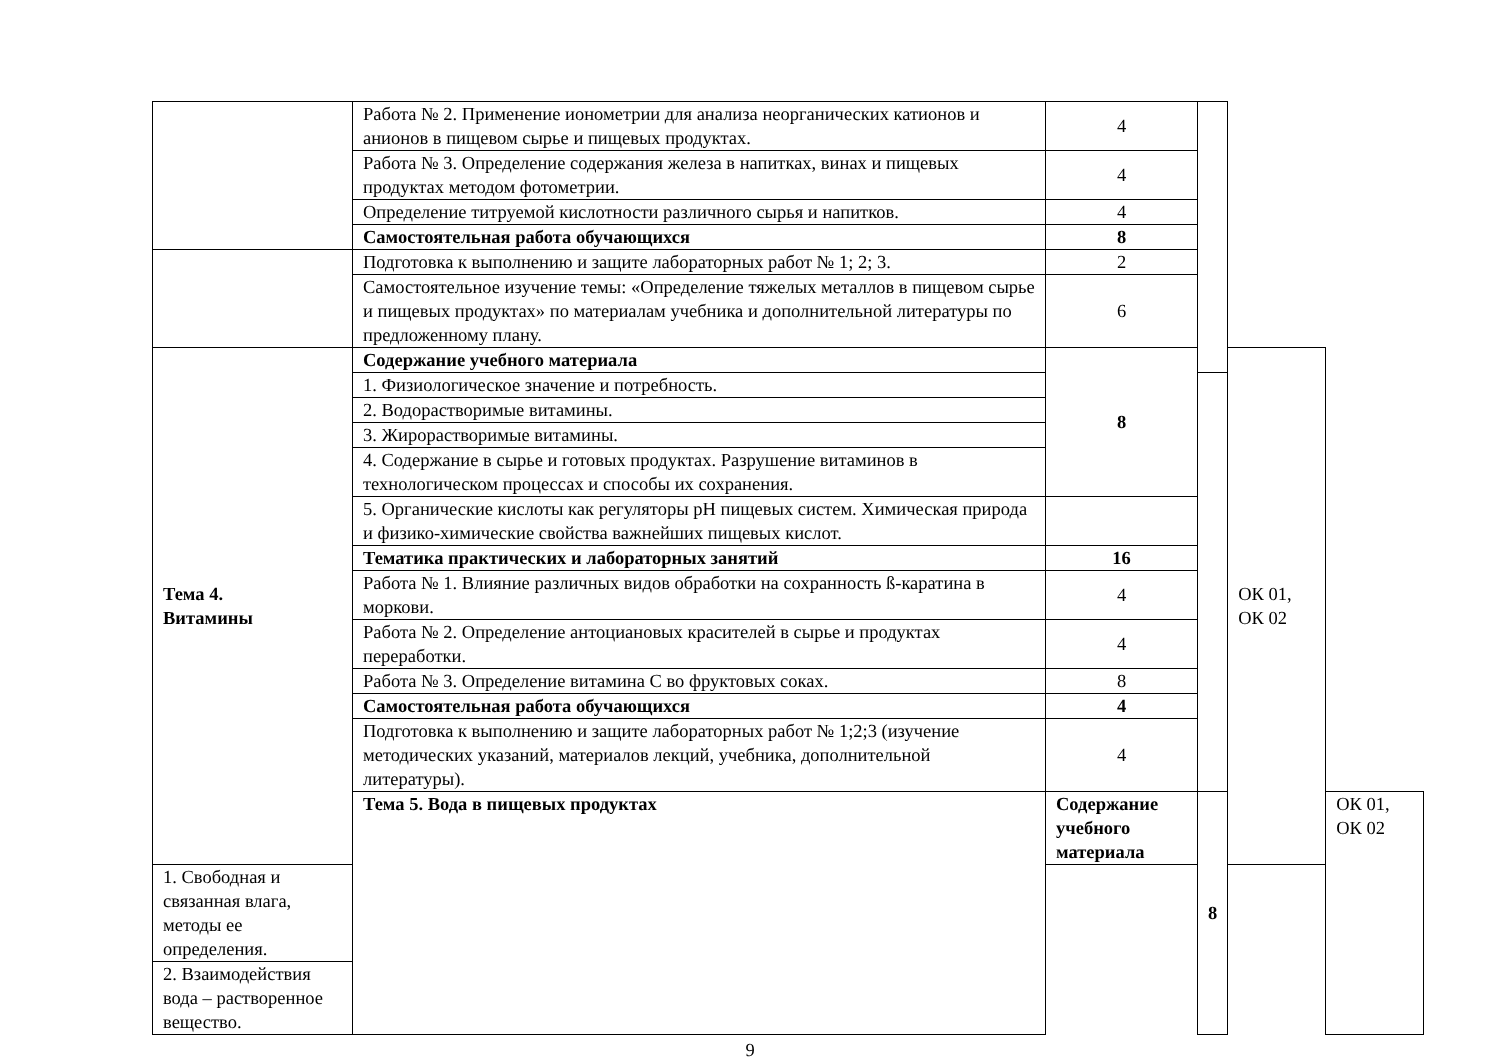| | Работа № 2. Применение ионометрии для анализа неорганических катионов и анионов в пищевом сырье и пищевых продуктах. | 4 | | | |
| | Работа № 3. Определение содержания железа в напитках, винах и пищевых продуктах методом фотометрии. | 4 | | | |
| | Определение титруемой кислотности различного сырья и напитков. | 4 | | | |
| | Самостоятельная работа обучающихся | 8 | | | |
| | Подготовка к выполнению и защите лабораторных работ № 1; 2; 3. | 2 | | | |
| | Самостоятельное изучение темы: «Определение тяжелых металлов в пищевом сырье и пищевых продуктах» по материалам учебника и дополнительной литературы по предложенному плану. | 6 | | | |
| Тема 4. Витамины | Содержание учебного материала | 8 | | ОК 01, ОК 02 | |
| | 1. Физиологическое значение и потребность. | | | | |
| | 2. Водорастворимые витамины. | | | | |
| | 3. Жирорастворимые витамины. | | | | |
| | 4. Содержание в сырье и готовых продуктах. Разрушение витаминов в технологическом процессах и способы их сохранения. | | | | |
| | 5. Органические кислоты как регуляторы pH пищевых систем. Химическая природа и физико-химические свойства важнейших пищевых кислот. | | | | |
| | Тематика практических и лабораторных занятий | 16 | | | |
| | Работа № 1. Влияние различных видов обработки на сохранность ß-каратина в моркови. | 4 | | | |
| | Работа № 2. Определение антоциановых красителей в сырье и продуктах переработки. | 4 | | | |
| | Работа № 3. Определение витамина С во фруктовых соках. | 8 | | | |
| | Самостоятельная работа обучающихся | 4 | | | |
| | Подготовка к выполнению и защите лабораторных работ № 1;2;3 (изучение методических указаний, материалов лекций, учебника, дополнительной литературы). | 4 | | | |
| | Тема 5. Вода в пищевых продуктах | Содержание учебного материала | 8 | | ОК 01, ОК 02 |
| 1. Свободная и связанная влага, методы ее определения. | | | | | |
| 2. Взаимодействия вода – растворенное вещество. | | | | | |
9